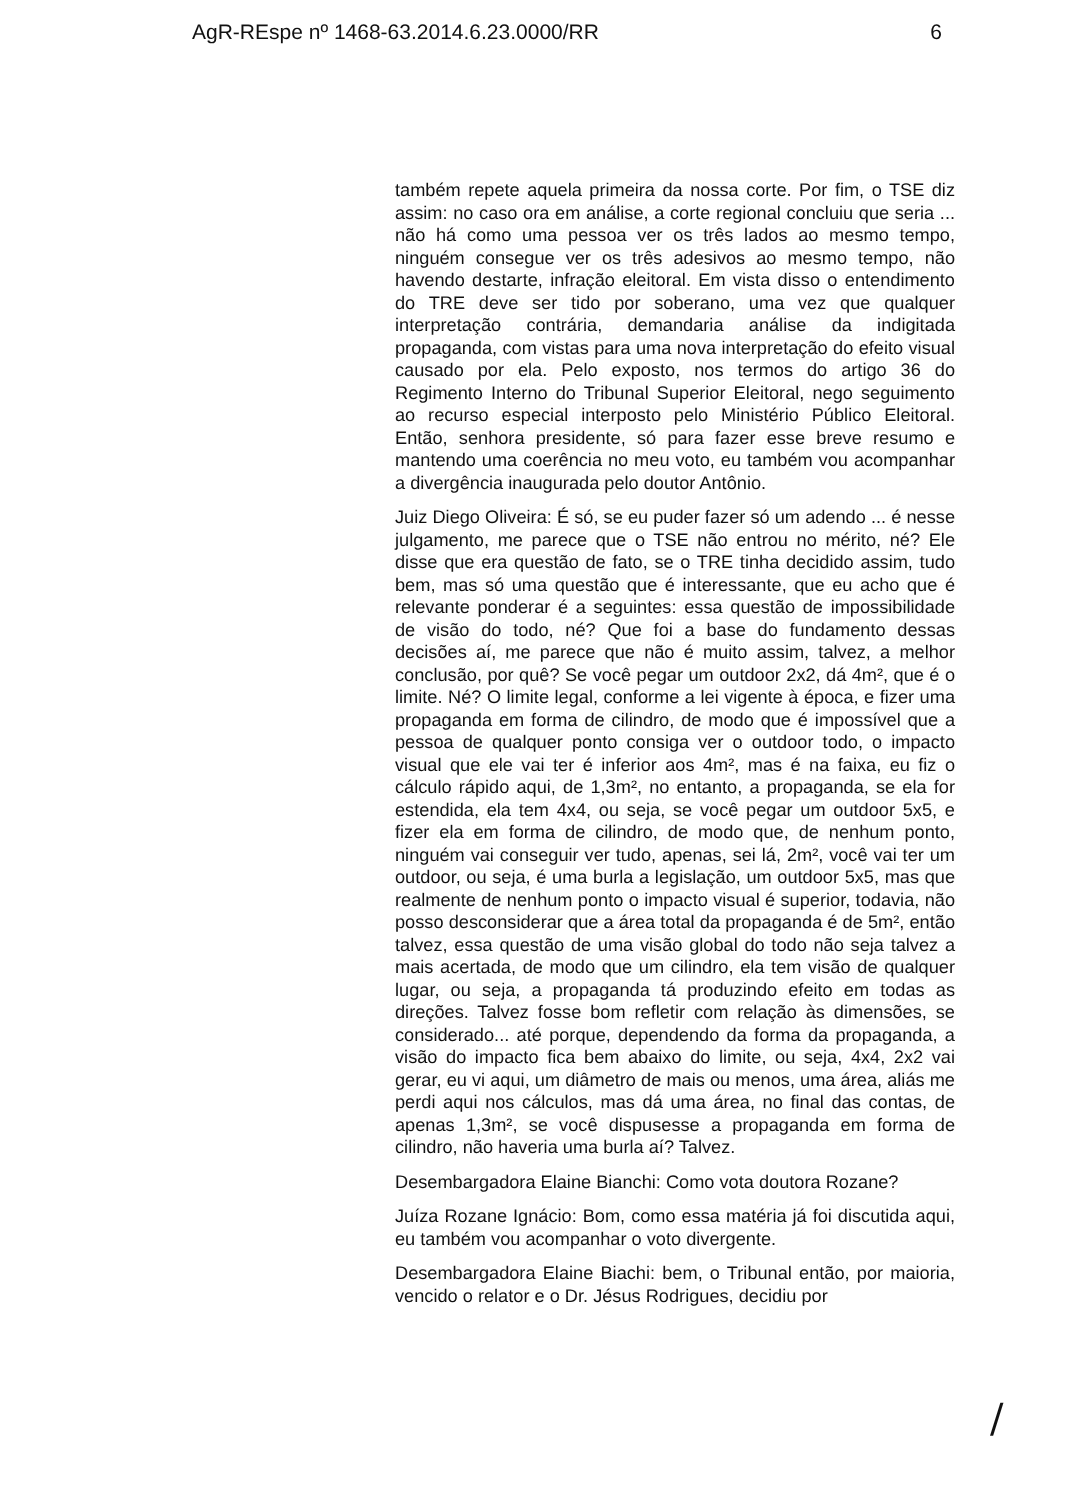AgR-REspe nº 1468-63.2014.6.23.0000/RR 6
também repete aquela primeira da nossa corte. Por fim, o TSE diz assim: no caso ora em análise, a corte regional concluiu que seria ... não há como uma pessoa ver os três lados ao mesmo tempo, ninguém consegue ver os três adesivos ao mesmo tempo, não havendo destarte, infração eleitoral. Em vista disso o entendimento do TRE deve ser tido por soberano, uma vez que qualquer interpretação contrária, demandaria análise da indigitada propaganda, com vistas para uma nova interpretação do efeito visual causado por ela. Pelo exposto, nos termos do artigo 36 do Regimento Interno do Tribunal Superior Eleitoral, nego seguimento ao recurso especial interposto pelo Ministério Público Eleitoral. Então, senhora presidente, só para fazer esse breve resumo e mantendo uma coerência no meu voto, eu também vou acompanhar a divergência inaugurada pelo doutor Antônio.
Juiz Diego Oliveira: É só, se eu puder fazer só um adendo ... é nesse julgamento, me parece que o TSE não entrou no mérito, né? Ele disse que era questão de fato, se o TRE tinha decidido assim, tudo bem, mas só uma questão que é interessante, que eu acho que é relevante ponderar é a seguintes: essa questão de impossibilidade de visão do todo, né? Que foi a base do fundamento dessas decisões aí, me parece que não é muito assim, talvez, a melhor conclusão, por quê? Se você pegar um outdoor 2x2, dá 4m², que é o limite. Né? O limite legal, conforme a lei vigente à época, e fizer uma propaganda em forma de cilindro, de modo que é impossível que a pessoa de qualquer ponto consiga ver o outdoor todo, o impacto visual que ele vai ter é inferior aos 4m², mas é na faixa, eu fiz o cálculo rápido aqui, de 1,3m², no entanto, a propaganda, se ela for estendida, ela tem 4x4, ou seja, se você pegar um outdoor 5x5, e fizer ela em forma de cilindro, de modo que, de nenhum ponto, ninguém vai conseguir ver tudo, apenas, sei lá, 2m², você vai ter um outdoor, ou seja, é uma burla a legislação, um outdoor 5x5, mas que realmente de nenhum ponto o impacto visual é superior, todavia, não posso desconsiderar que a área total da propaganda é de 5m², então talvez, essa questão de uma visão global do todo não seja talvez a mais acertada, de modo que um cilindro, ela tem visão de qualquer lugar, ou seja, a propaganda tá produzindo efeito em todas as direções. Talvez fosse bom refletir com relação às dimensões, se considerado... até porque, dependendo da forma da propaganda, a visão do impacto fica bem abaixo do limite, ou seja, 4x4, 2x2 vai gerar, eu vi aqui, um diâmetro de mais ou menos, uma área, aliás me perdi aqui nos cálculos, mas dá uma área, no final das contas, de apenas 1,3m², se você dispusesse a propaganda em forma de cilindro, não haveria uma burla aí? Talvez.
Desembargadora Elaine Bianchi: Como vota doutora Rozane?
Juíza Rozane Ignácio: Bom, como essa matéria já foi discutida aqui, eu também vou acompanhar o voto divergente.
Desembargadora Elaine Biachi: bem, o Tribunal então, por maioria, vencido o relator e o Dr. Jésus Rodrigues, decidiu por
/​